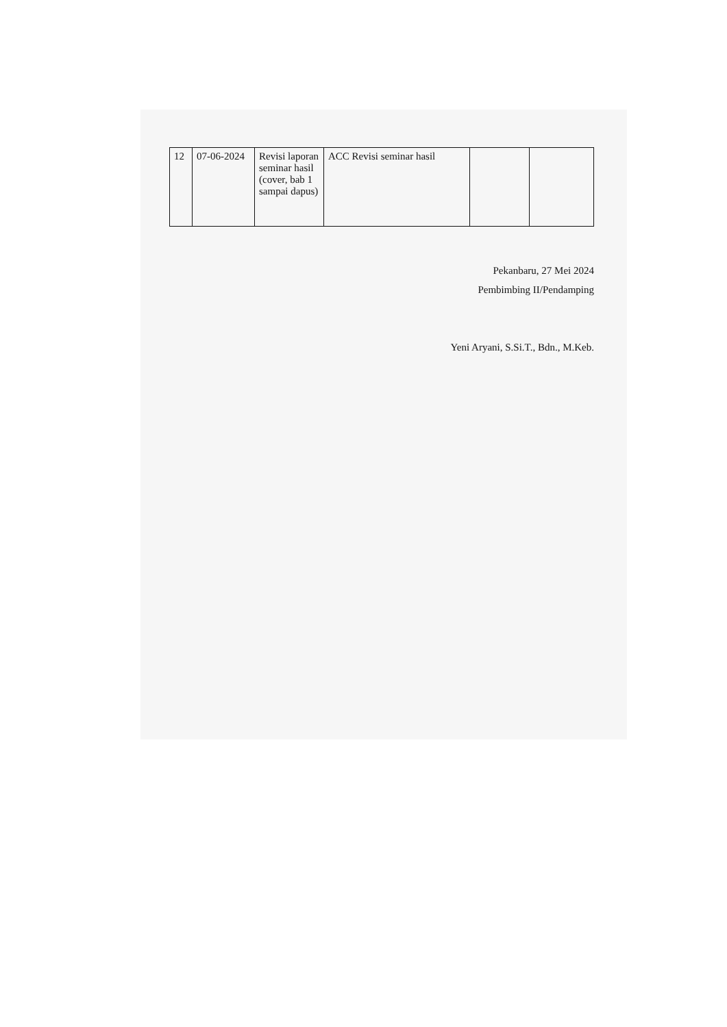| 12 | 07-06-2024 | Revisi laporan seminar hasil (cover, bab 1 sampai dapus) | ACC Revisi seminar hasil | | |
Pekanbaru, 27 Mei 2024
Pembimbing II/Pendamping
Yeni Aryani, S.Si.T., Bdn., M.Keb.